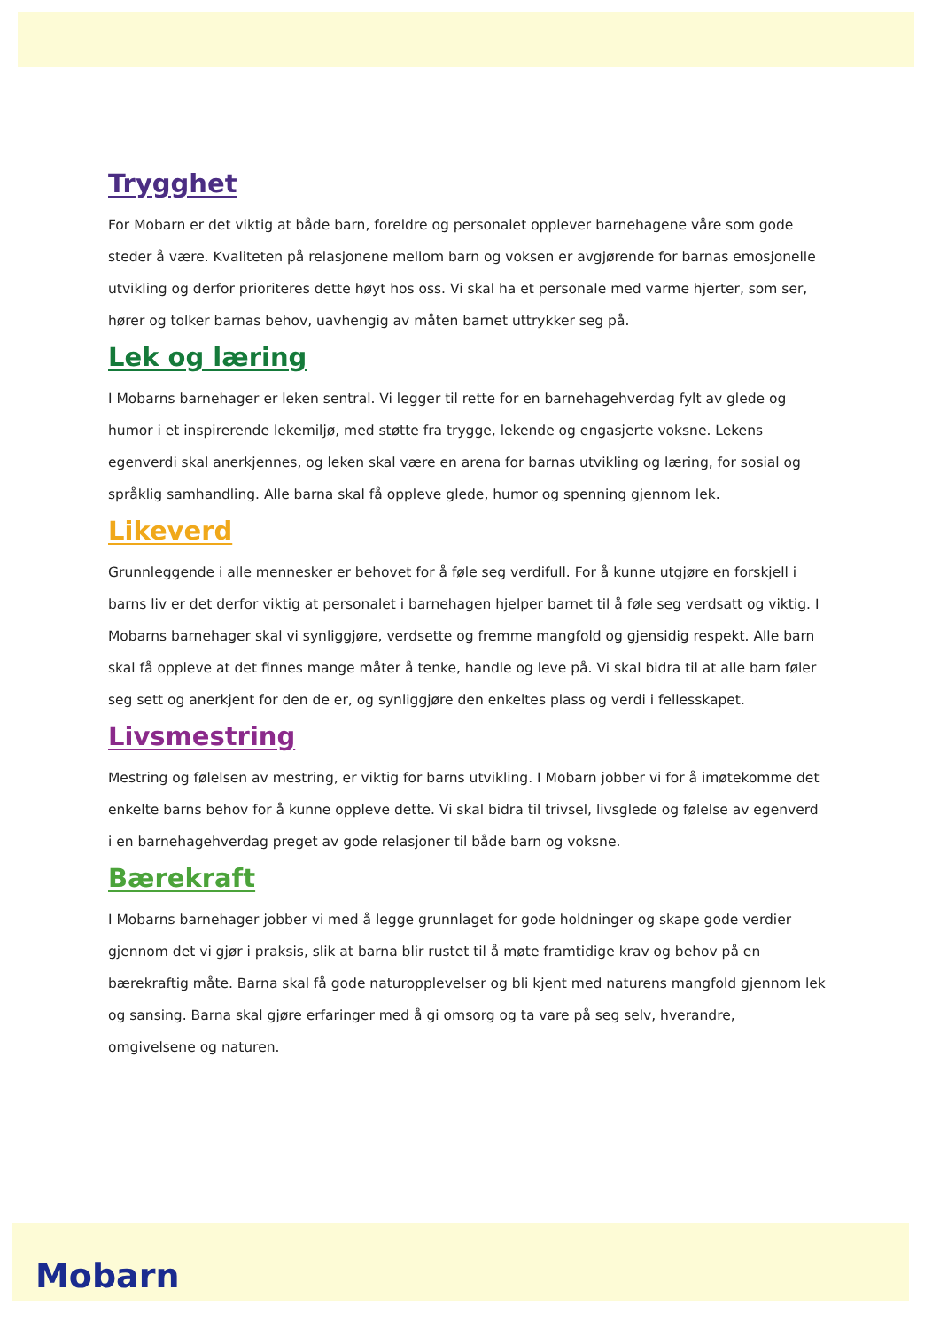Trygghet
For Mobarn er det viktig at både barn, foreldre og personalet opplever barnehagene våre som gode steder å være. Kvaliteten på relasjonene mellom barn og voksen er avgjørende for barnas emosjonelle utvikling og derfor prioriteres dette høyt hos oss. Vi skal ha et personale med varme hjerter, som ser, hører og tolker barnas behov, uavhengig av måten barnet uttrykker seg på.
Lek og læring
I Mobarns barnehager er leken sentral. Vi legger til rette for en barnehagehverdag fylt av glede og humor i et inspirerende lekemiljø, med støtte fra trygge, lekende og engasjerte voksne. Lekens egenverdi skal anerkjennes, og leken skal være en arena for barnas utvikling og læring, for sosial og språklig samhandling. Alle barna skal få oppleve glede, humor og spenning gjennom lek.
Likeverd
Grunnleggende i alle mennesker er behovet for å føle seg verdifull. For å kunne utgjøre en forskjell i barns liv er det derfor viktig at personalet i barnehagen hjelper barnet til å føle seg verdsatt og viktig. I Mobarns barnehager skal vi synliggjøre, verdsette og fremme mangfold og gjensidig respekt. Alle barn skal få oppleve at det finnes mange måter å tenke, handle og leve på. Vi skal bidra til at alle barn føler seg sett og anerkjent for den de er, og synliggjøre den enkeltes plass og verdi i fellesskapet.
Livsmestring
Mestring og følelsen av mestring, er viktig for barns utvikling. I Mobarn jobber vi for å imøtekomme det enkelte barns behov for å kunne oppleve dette. Vi skal bidra til trivsel, livsglede og følelse av egenverd i en barnehagehverdag preget av gode relasjoner til både barn og voksne.
Bærekraft
I Mobarns barnehager jobber vi med å legge grunnlaget for gode holdninger og skape gode verdier gjennom det vi gjør i praksis, slik at barna blir rustet til å møte framtidige krav og behov på en bærekraftig måte. Barna skal få gode naturopplevelser og bli kjent med naturens mangfold gjennom lek og sansing. Barna skal gjøre erfaringer med å gi omsorg og ta vare på seg selv, hverandre, omgivelsene og naturen.
Mobarn